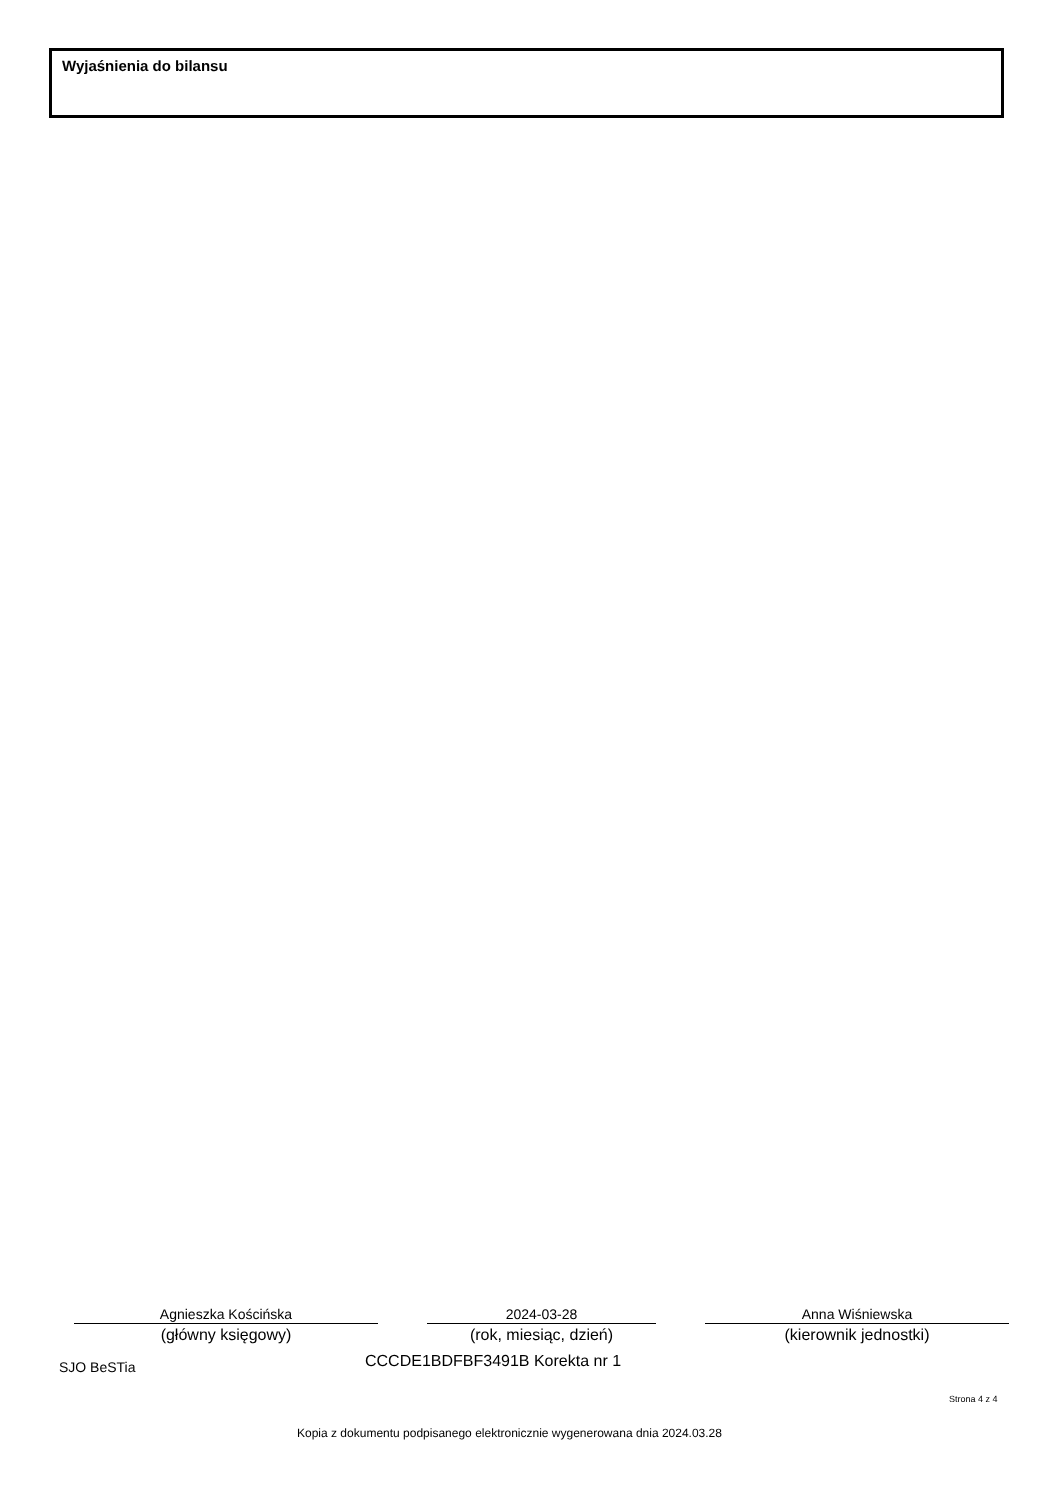Wyjaśnienia do bilansu
Agnieszka Kościńska
(główny księgowy)
2024-03-28
(rok, miesiąc, dzień)
Anna Wiśniewska
(kierownik jednostki)
SJO BeSTia CCCDE1BDFBF3491B Korekta nr 1
Strona 4 z 4
Kopia z dokumentu podpisanego elektronicznie wygenerowana dnia 2024.03.28